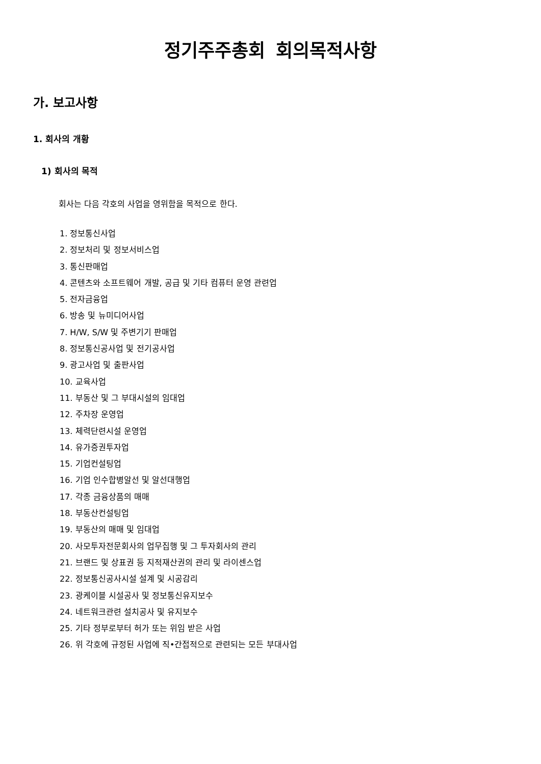정기주주총회 회의목적사항
가. 보고사항
1. 회사의 개황
1) 회사의 목적
회사는 다음 각호의 사업을 영위함을 목적으로 한다.
1. 정보통신사업
2. 정보처리 및 정보서비스업
3. 통신판매업
4. 콘텐츠와 소프트웨어 개발, 공급 및 기타 컴퓨터 운영 관련업
5. 전자금융업
6. 방송 및 뉴미디어사업
7. H/W, S/W 및 주변기기 판매업
8. 정보통신공사업 및 전기공사업
9. 광고사업 및 출판사업
10. 교육사업
11. 부동산 및 그 부대시설의 임대업
12. 주차장 운영업
13. 체력단련시설 운영업
14. 유가증권투자업
15. 기업컨설팅업
16. 기업 인수합병알선 및 알선대행업
17. 각종 금융상품의 매매
18. 부동산컨설팅업
19. 부동산의 매매 및 임대업
20. 사모투자전문회사의 업무집행 및 그 투자회사의 관리
21. 브랜드 및 상표권 등 지적재산권의 관리 및 라이센스업
22. 정보통신공사시설 설계 및 시공감리
23. 광케이블 시설공사 및 정보통신유지보수
24. 네트워크관련 설치공사 및 유지보수
25. 기타 정부로부터 허가 또는 위임 받은 사업
26. 위 각호에 규정된 사업에 직•간접적으로 관련되는 모든 부대사업